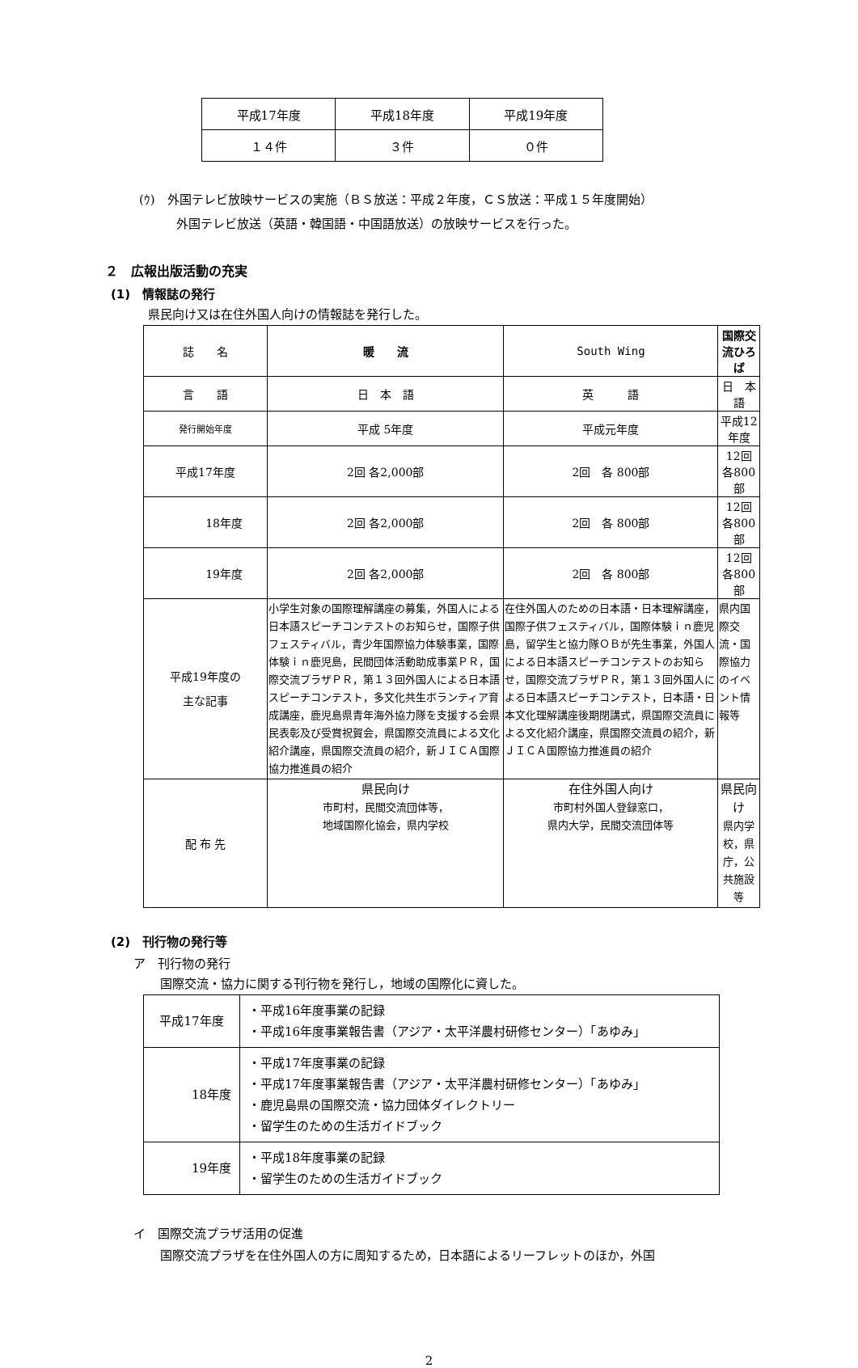| 平成17年度 | 平成18年度 | 平成19年度 |
| １４件 | ３件 | ０件 |
(ｳ)　外国テレビ放映サービスの実施（ＢＳ放送：平成２年度，ＣＳ放送：平成１５年度開始）
外国テレビ放送（英語・韓国語・中国語放送）の放映サービスを行った。
２　広報出版活動の充実
(1)　情報誌の発行
県民向け又は在住外国人向けの情報誌を発行した。
| 誌 名 | 暖 流 | South Wing | 国際交流ひろば |
| 言 語 | 日 本 語 | 英 語 | 日 本 語 |
| 発行開始年度 | 平成 5年度 | 平成元年度 | 平成12年度 |
| 平成17年度 | 2回 各2,000部 | 2回 各 800部 | 12回 各800部 |
| 18年度 | 2回 各2,000部 | 2回 各 800部 | 12回 各800部 |
| 19年度 | 2回 各2,000部 | 2回 各 800部 | 12回 各800部 |
| 平成19年度の 主な記事 | 小学生対象の国際理解講座の募集，外国人による日本語スピーチコンテストのお知らせ，国際子供フェスティバル，青少年国際協力体験事業，国際体験ｉｎ鹿児島，民間団体活動助成事業ＰＲ，国際交流プラザＰＲ，第１３回外国人による日本語スピーチコンテスト，多文化共生ボランティア育成講座，鹿児島県青年海外協力隊を支援する会県民表彰及び受賞祝賀会，県国際交流員による文化紹介講座，県国際交流員の紹介，新ＪＩＣＡ国際協力推進員の紹介 | 在住外国人のための日本語・日本理解講座，国際子供フェスティバル，国際体験ｉｎ鹿児島，留学生と協力隊ＯＢが先生事業，外国人による日本語スピーチコンテストのお知らせ，国際交流プラザＰＲ，第１３回外国人による日本語スピーチコンテスト，日本語・日本文化理解講座後期閉講式，県国際交流員による文化紹介講座，県国際交流員の紹介，新ＪＩＣＡ国際協力推進員の紹介 | 県内国際交流・国際協力のイベント情報等 |
| 配 布 先 | 県民向け 市町村，民間交流団体等， 地域国際化協会，県内学校 | 在住外国人向け 市町村外国人登録窓口， 県内大学，民間交流団体等 | 県民向け 県内学校，県庁，公共施設等 |
(2)　刊行物の発行等
ア　刊行物の発行
国際交流・協力に関する刊行物を発行し，地域の国際化に資した。
| 平成17年度 | ・平成16年度事業の記録 ・平成16年度事業報告書（アジア・太平洋農村研修センター）「あゆみ」 |
| 18年度 | ・平成17年度事業の記録 ・平成17年度事業報告書（アジア・太平洋農村研修センター）「あゆみ」 ・鹿児島県の国際交流・協力団体ダイレクトリー ・留学生のための生活ガイドブック |
| 19年度 | ・平成18年度事業の記録 ・留学生のための生活ガイドブック |
イ　国際交流プラザ活用の促進
国際交流プラザを在住外国人の方に周知するため，日本語によるリーフレットのほか，外国
2